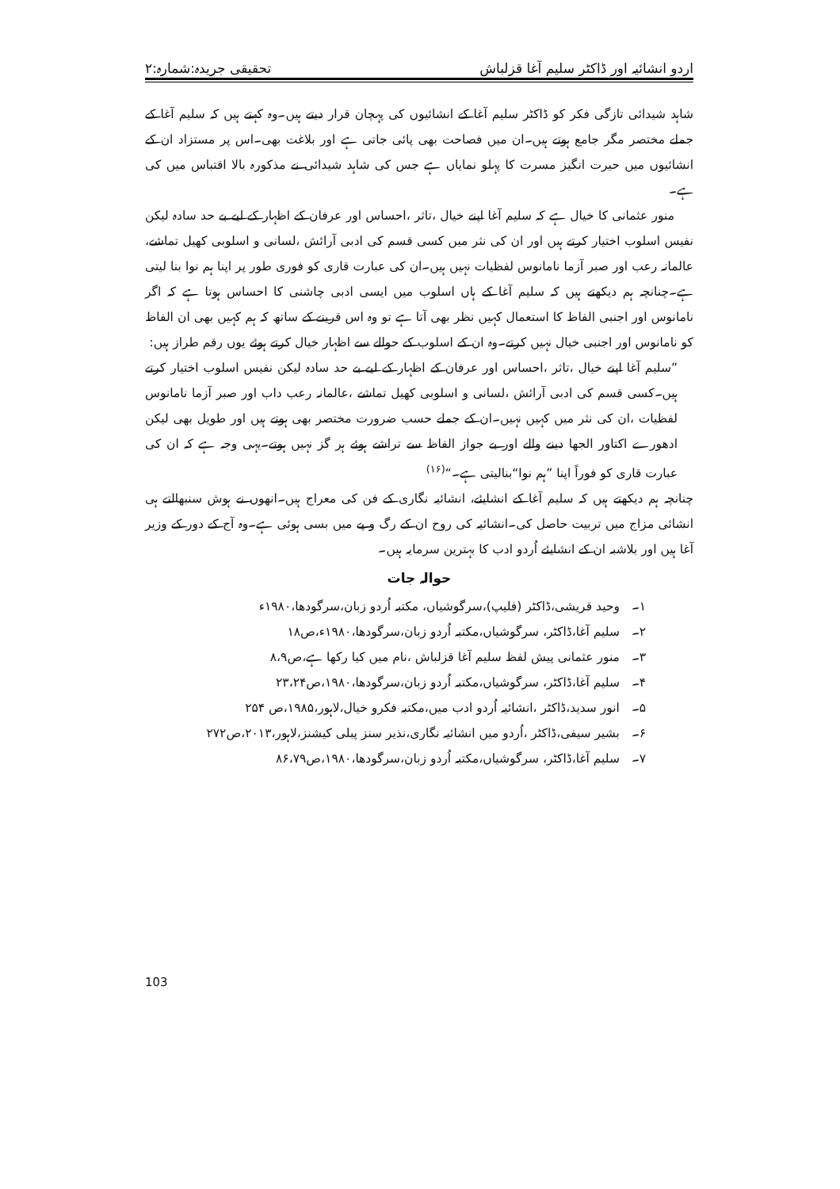اردو انشائیہ اور ڈاکٹر سلیم آغا قزلباش تحقیقی جریدہ:شمارہ:۲
شاہد شیدائی تازگی فکر کو ڈاکٹر سلیم آغا کے انشائیوں کی پہچان قرار دیتے ہیں۔وہ کہتے ہیں کہ سلیم آغا کے جملے مختصر مگر جامع ہوتے ہیں۔ان میں فصاحت بھی پائی جاتی ہے اور بلاغت بھی۔اس پر مستزاد ان کے انشائیوں میں حیرت انگیز مسرت کا پہلو نمایاں ہے جس کی شاہد شیدائی نے مذکورہ بالا اقتباس میں کی ہے۔
منور عثمانی کا خیال ہے کہ سلیم آغا اپنے خیال ،تاثر ،احساس اور عرفان کے اظہار کے لیے بے حد سادہ لیکن نفیس اسلوب اختیار کرتے ہیں اور ان کی نثر میں کسی قسم کی ادبی آرائش ،لسانی و اسلوبی کھیل تماشے، عالمانہ رعب اور صبر آزما نامانوس لفظیات نہیں ہیں۔ان کی عبارت قاری کو فوری طور پر اپنا ہم نوا بنا لیتی ہے۔چنانچہ ہم دیکھتے ہیں کہ سلیم آغا کے ہاں اسلوب میں ایسی ادبی چاشنی کا احساس ہوتا ہے کہ اگر نامانوس اور اجنبی الفاظ کا استعمال کہیں نظر بھی آتا ہے تو وہ اس قرینے کے ساتھ کہ ہم کہیں بھی ان الفاظ کو نامانوس اور اجنبی خیال نہیں کرتے۔وہ ان کے اسلوب کے حوالے سے اظہار خیال کرتے ہوئے یوں رقم طراز ہیں:
”سلیم آغا اپنے خیال ،تاثر ،احساس اور عرفان کے اظہار کے لیے بے حد سادہ لیکن نفیس اسلوب اختیار کرتے ہیں۔کسی قسم کی ادبی آرائش ،لسانی و اسلوبی کھیل تماشے ،عالمانہ رعب داب اور صبر آزما نامانوس لفظیات ،ان کی نثر میں کہیں نہیں۔ان کے جملے حسب ضرورت مختصر بھی ہوتے ہیں اور طویل بھی لیکن ادھورے اکتاور الجھا دینے والے اور بے جواز الفاظ سے تراشے ہوئے ہر گز نہیں ہوتے۔یہی وجہ ہے کہ ان کی عبارت قاری کو فوراً اپنا ”ہم نوا“بنالیتی ہے۔“<sup>(۱۶)</sup>
چنانچہ ہم دیکھتے ہیں کہ سلیم آغا کے انشایئے، انشائیہ نگاری کے فن کی معراج ہیں۔انھوں نے ہوش سنبھالتے ہی انشائی مزاج میں تربیت حاصل کی۔انشائیہ کی روح ان کے رگ و پے میں بسی ہوئی ہے۔وہ آج کے دور کے وزیر آغا ہیں اور بلاشبہ ان کے انشایئے اُردو ادب کا بہترین سرمایہ ہیں۔
حوالہ جات
۱۔ وحید قریشی،ڈاکٹر (فلیپ)،سرگوشیاں، مکتبہ اُردو زبان،سرگودھا،۱۹۸۰ء
۲۔ سلیم آغا،ڈاکٹر، سرگوشیاں،مکتبہ اُردو زبان،سرگودھا،۱۹۸۰ء،ص۱۸
۳۔ منور عثمانی پیش لفظ سلیم آغا قزلباش ،نام میں کیا رکھا ہے،ص۸،۹
۴۔ سلیم آغا،ڈاکٹر، سرگوشیاں،مکتبہ اُردو زبان،سرگودھا،۱۹۸۰،ص۲۳،۲۴
۵۔ انور سدید،ڈاکٹر ،انشائیہ اُردو ادب میں،مکتبہ فکرو خیال،لاہور،۱۹۸۵،ص ۲۵۴
۶۔ بشیر سیفی،ڈاکٹر ،اُردو میں انشائیہ نگاری،نذیر سنز پبلی کیشنز،لاہور،۲۰۱۳،ص۲۷۲
۷۔ سلیم آغا،ڈاکٹر، سرگوشیاں،مکتبہ اُردو زبان،سرگودھا،۱۹۸۰،ص۸۶،۷۹
103